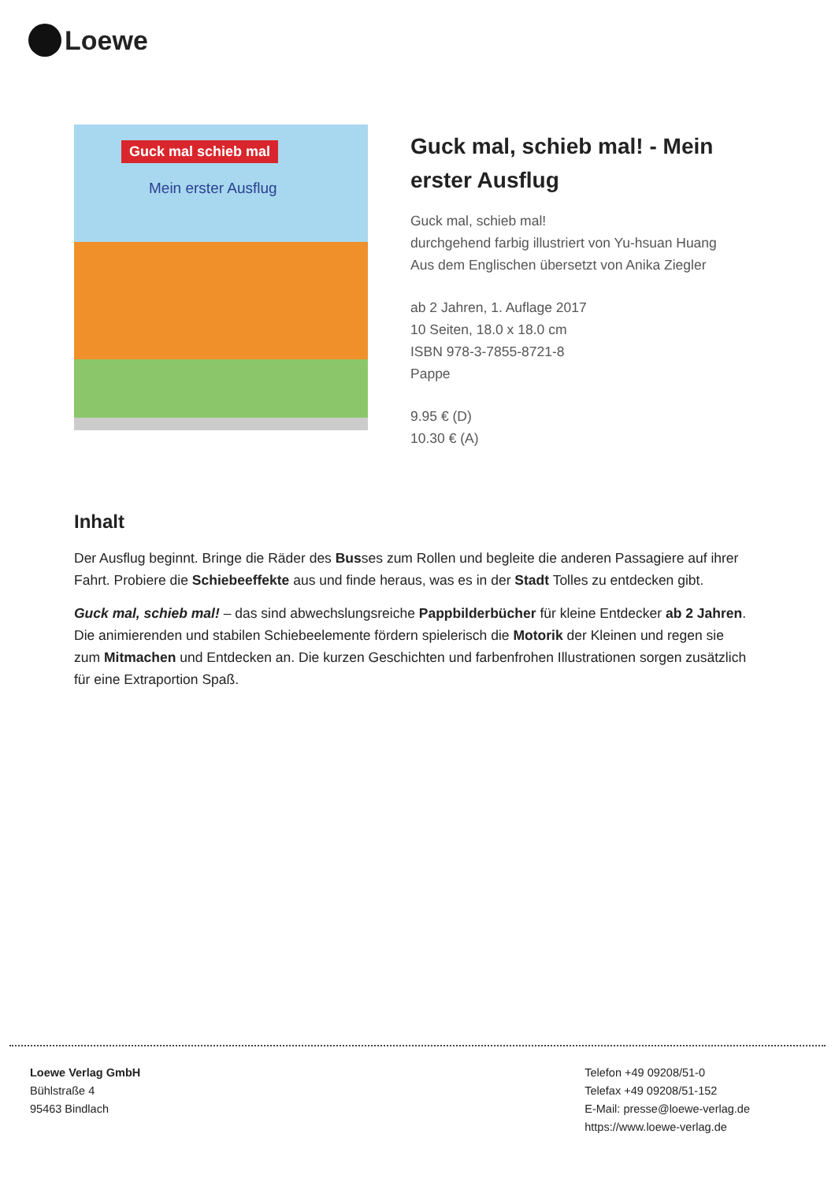Loewe
Guck mal schieb mal
Mein erster Ausflug
Guck mal, schieb mal! - Mein erster Ausflug
Guck mal, schieb mal!
durchgehend farbig illustriert von Yu-hsuan Huang
Aus dem Englischen übersetzt von Anika Ziegler
ab 2 Jahren, 1. Auflage 2017
10 Seiten, 18.0 x 18.0 cm
ISBN 978-3-7855-8721-8
Pappe
9.95 € (D)
10.30 € (A)
Inhalt
Der Ausflug beginnt. Bringe die Räder des Busses zum Rollen und begleite die anderen Passagiere auf ihrer Fahrt. Probiere die Schiebeeffekte aus und finde heraus, was es in der Stadt Tolles zu entdecken gibt.
Guck mal, schieb mal! – das sind abwechslungsreiche Pappbilderbücher für kleine Entdecker ab 2 Jahren. Die animierenden und stabilen Schiebeelemente fördern spielerisch die Motorik der Kleinen und regen sie zum Mitmachen und Entdecken an. Die kurzen Geschichten und farbenfrohen Illustrationen sorgen zusätzlich für eine Extraportion Spaß.
Loewe Verlag GmbH
Bühlstraße 4
95463 Bindlach
Telefon +49 09208/51-0
Telefax +49 09208/51-152
E-Mail: presse@loewe-verlag.de
https://www.loewe-verlag.de